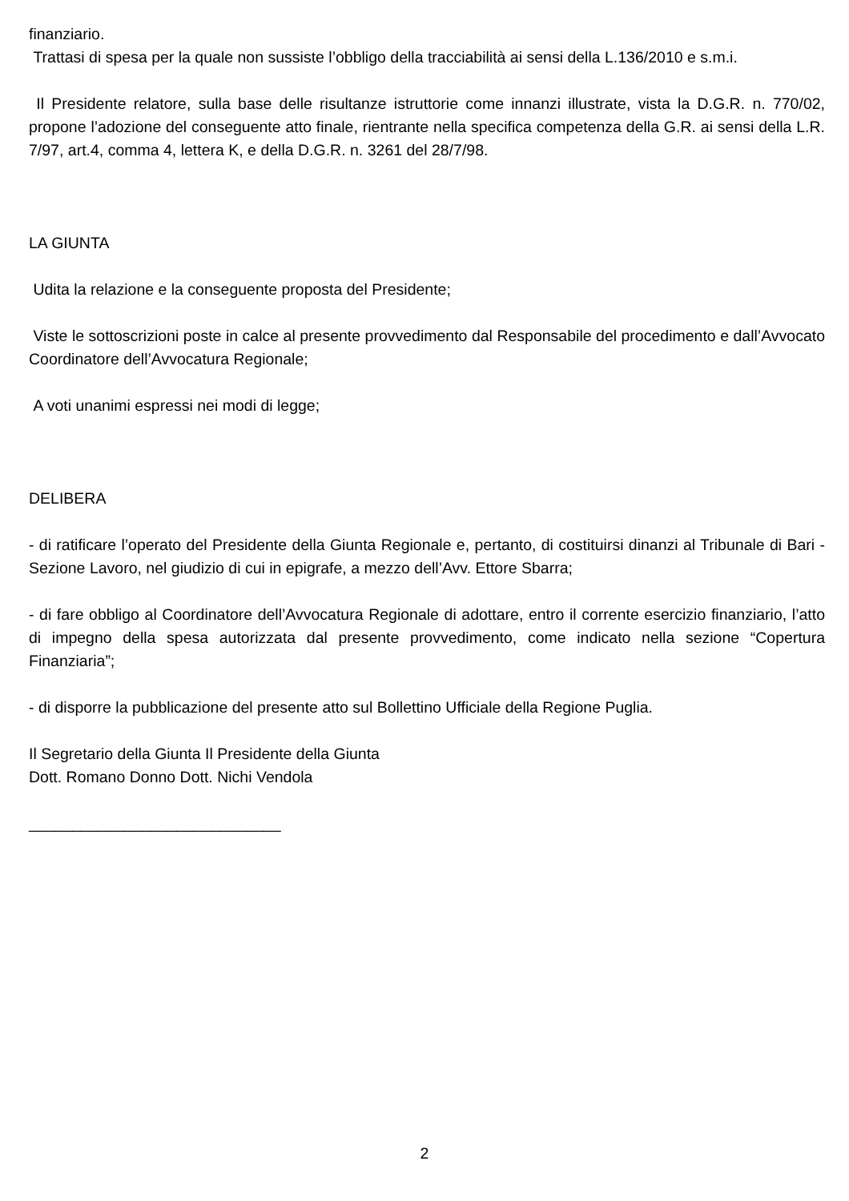finanziario.
Trattasi di spesa per la quale non sussiste l’obbligo della tracciabilità ai sensi della L.136/2010 e s.m.i.
Il Presidente relatore, sulla base delle risultanze istruttorie come innanzi illustrate, vista la D.G.R. n. 770/02, propone l’adozione del conseguente atto finale, rientrante nella specifica competenza della G.R. ai sensi della L.R. 7/97, art.4, comma 4, lettera K, e della D.G.R. n. 3261 del 28/7/98.
LA GIUNTA
Udita la relazione e la conseguente proposta del Presidente;
Viste le sottoscrizioni poste in calce al presente provvedimento dal Responsabile del procedimento e dall’Avvocato Coordinatore dell’Avvocatura Regionale;
A voti unanimi espressi nei modi di legge;
DELIBERA
- di ratificare l’operato del Presidente della Giunta Regionale e, pertanto, di costituirsi dinanzi al Tribunale di Bari - Sezione Lavoro, nel giudizio di cui in epigrafe, a mezzo dell’Avv. Ettore Sbarra;
- di fare obbligo al Coordinatore dell’Avvocatura Regionale di adottare, entro il corrente esercizio finanziario, l’atto di impegno della spesa autorizzata dal presente provvedimento, come indicato nella sezione “Copertura Finanziaria”;
- di disporre la pubblicazione del presente atto sul Bollettino Ufficiale della Regione Puglia.
Il Segretario della Giunta Il Presidente della Giunta
Dott. Romano Donno Dott. Nichi Vendola
_____________________________
2